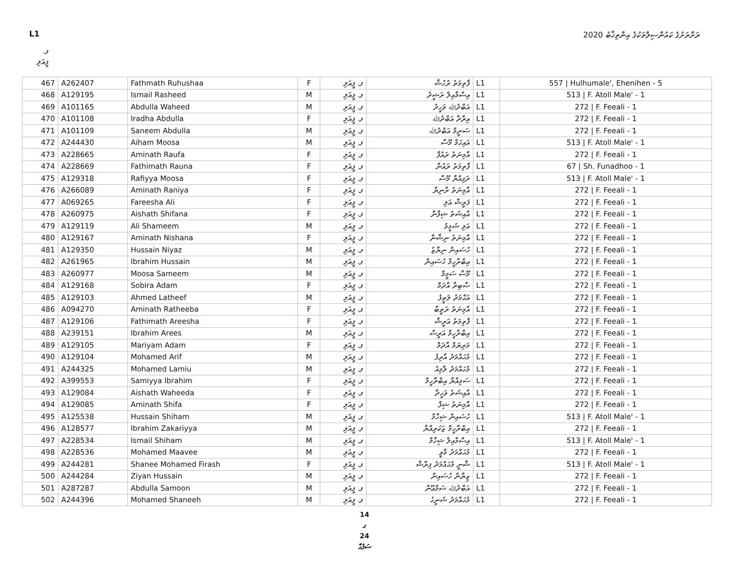L1 ރަށްރަށުގެ ކައުންސިލްތަކުގެ އިންތިޚާބު 2020
ފ. ފީއަލި
| 467 | A262407 | Fathmath Ruhushaa | F | ފ. ފީއަލި | ފާތިމަތު ރުހުޝާ | L1 | 557 / Hulhumale', Ehenihen - 5 |
| 468 | A129195 | Ismail Rasheed | M | ފ. ފީއަލި | އިސްމާއިލް ރަޝީދު | L1 | 513 / F. Atoll Male' - 1 |
| 469 | A101165 | Abdulla Waheed | M | ފ. ފީއަލި | އަބްދުﷲ ވަހީދު | L1 | 272 / F. Feeali - 1 |
| 470 | A101108 | Iradha Abdulla | F | ފ. ފީއަލި | އިރާދާ އަބްދުﷲ | L1 | 272 / F. Feeali - 1 |
| 471 | A101109 | Saneem Abdulla | M | ފ. ފީއަލި | ސަނީމް އަބްދުﷲ | L1 | 272 / F. Feeali - 1 |
| 472 | A244430 | Aiham Moosa | M | ފ. ފީއަލި | އައިހަމް މޫސާ | L1 | 513 / F. Atoll Male' - 1 |
| 473 | A228665 | Aminath Raufa | F | ފ. ފީއަލި | އާމިނަތު ރައުފާ | L1 | 272 / F. Feeali - 1 |
| 474 | A228669 | Fathimath Rauna | F | ފ. ފީއަލި | ފާތިމަތު ރައުނާ | L1 | 67 / Sh. Funadhoo - 1 |
| 475 | A129318 | Rafiyya Moosa | F | ފ. ފީއަލި | ރަފިއްޔާ މޫސާ | L1 | 513 / F. Atoll Male' - 1 |
| 476 | A266089 | Aminath Raniya | F | ފ. ފީއަލި | އާމިނަތު ރާނިޔާ | L1 | 272 / F. Feeali - 1 |
| 477 | A069265 | Fareesha Ali | F | ފ. ފީއަލި | ފަރީޝާ އަލި | L1 | 272 / F. Feeali - 1 |
| 478 | A260975 | Aishath Shifana | F | ފ. ފީއަލި | އާއިޝަތު ޝިފާނާ | L1 | 272 / F. Feeali - 1 |
| 479 | A129119 | Ali Shameem | M | ފ. ފީއަލި | އަލި ޝަމީމު | L1 | 272 / F. Feeali - 1 |
| 480 | A129167 | Aminath Nishana | F | ފ. ފީއަލި | އާމިނަތު ނިޝާނާ | L1 | 272 / F. Feeali - 1 |
| 481 | A129350 | Hussain Niyaz | M | ފ. ފީއަލި | ހުސައިން ނިޔާޒު | L1 | 272 / F. Feeali - 1 |
| 482 | A261965 | Ibrahim Hussain | M | ފ. ފީއަލި | އިބްރާހީމް ހުސައިން | L1 | 272 / F. Feeali - 1 |
| 483 | A260977 | Moosa Sameem | M | ފ. ފީއަލި | މޫސާ ސަމީމް | L1 | 272 / F. Feeali - 1 |
| 484 | A129168 | Sobira Adam | F | ފ. ފީއަލި | ޞާބިރާ އާދަމް | L1 | 272 / F. Feeali - 1 |
| 485 | A129103 | Ahmed Latheef | M | ފ. ފީއަލި | އަޙްމަދު ލަޠީފު | L1 | 272 / F. Feeali - 1 |
| 486 | A094270 | Aminath Ratheeba | F | ފ. ފީއަލި | އާމިނަތު ރަތީބާ | L1 | 272 / F. Feeali - 1 |
| 487 | A129106 | Fathimath Areesha | F | ފ. ފީއަލި | ފާތިމަތު އަރީޝާ | L1 | 272 / F. Feeali - 1 |
| 488 | A239151 | Ibrahim Arees | M | ފ. ފީއަލި | އިބްރާހީމް އަރީސް | L1 | 272 / F. Feeali - 1 |
| 489 | A129105 | Mariyam Adam | F | ފ. ފީއަލި | މަރިޔަމް އާދަމް | L1 | 272 / F. Feeali - 1 |
| 490 | A129104 | Mohamed Arif | M | ފ. ފީއަލި | މުޙައްމަދު އާރިފު | L1 | 272 / F. Feeali - 1 |
| 491 | A244325 | Mohamed Lamiu | M | ފ. ފީއަލި | މުޙައްމަދު ލާމިއު | L1 | 272 / F. Feeali - 1 |
| 492 | A399553 | Samiyya Ibrahim | F | ފ. ފީއަލި | ސަމިއްޔާ އިބްރާހީމް | L1 | 272 / F. Feeali - 1 |
| 493 | A129084 | Aishath Waheeda | F | ފ. ފީއަލި | އާއިޝަތު ވަހީދާ | L1 | 272 / F. Feeali - 1 |
| 494 | A129085 | Aminath Shifa | F | ފ. ފީއަލި | އާމިނަތު ޝިފާ | L1 | 272 / F. Feeali - 1 |
| 495 | A125538 | Hussain Shiham | M | ފ. ފީއަލި | ހުސައިން ޝިހާމް | L1 | 513 / F. Atoll Male' - 1 |
| 496 | A128577 | Ibrahim Zakariyya | M | ފ. ފީއަލި | އިބްރާހީމް ޒަކަރިއްޔާ | L1 | 272 / F. Feeali - 1 |
| 497 | A228534 | Ismail Shiham | M | ފ. ފީއަލި | އިސްމާއިލް ޝިހާމް | L1 | 513 / F. Atoll Male' - 1 |
| 498 | A228536 | Mohamed Maavee | M | ފ. ފީއަލި | މުޙައްމަދު މާވީ | L1 | 272 / F. Feeali - 1 |
| 499 | A244281 | Shanee Mohamed Firash | F | ފ. ފީއަލި | ޝާނީ މުޙައްމަދު ފިރާޝް | L1 | 513 / F. Atoll Male' - 1 |
| 500 | A244284 | Ziyan Hussain | M | ފ. ފީއަލި | ޒިޔާން ހުސައިން | L1 | 272 / F. Feeali - 1 |
| 501 | A287287 | Abdulla Samoon | M | ފ. ފީއަލި | އަބްދުﷲ ސަމްޢޫން | L1 | 272 / F. Feeali - 1 |
| 502 | A244396 | Mohamed Shaneeh | M | ފ. ފީއަލި | މުޙައްމަދު ޝަނީހު | L1 | 272 / F. Feeali - 1 |
14
ގ
24
ސަފުޙާ